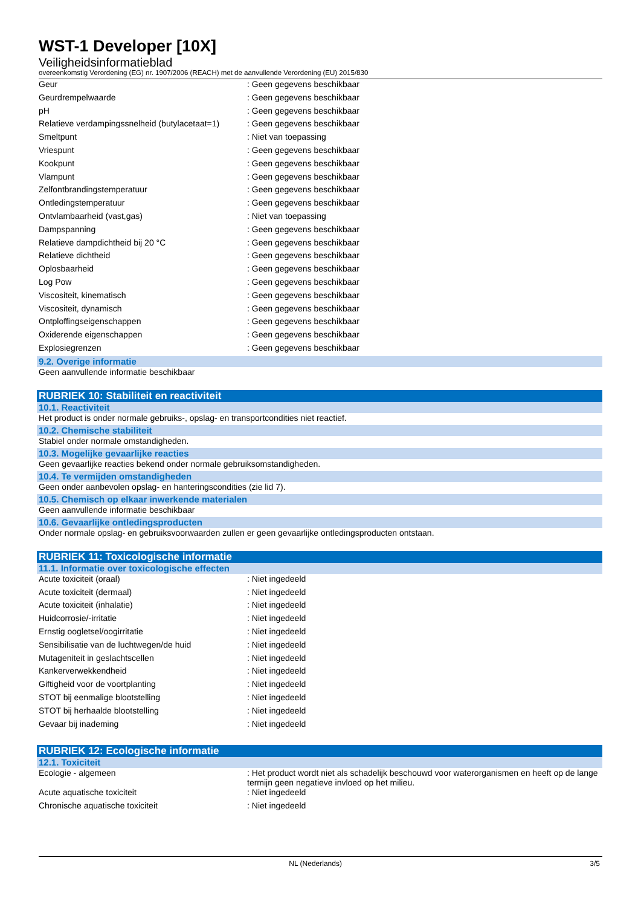WST-1 Developer [10X]
Veiligheidsinformatieblad
overeenkomstig Verordening (EG) nr. 1907/2006 (REACH) met de aanvullende Verordening (EU) 2015/830
| Geur | : Geen gegevens beschikbaar |
| Geurdrempelwaarde | : Geen gegevens beschikbaar |
| pH | : Geen gegevens beschikbaar |
| Relatieve verdampingssnelheid (butylacetaat=1) | : Geen gegevens beschikbaar |
| Smeltpunt | : Niet van toepassing |
| Vriespunt | : Geen gegevens beschikbaar |
| Kookpunt | : Geen gegevens beschikbaar |
| Vlampunt | : Geen gegevens beschikbaar |
| Zelfontbrandingstemperatuur | : Geen gegevens beschikbaar |
| Ontledingstemperatuur | : Geen gegevens beschikbaar |
| Ontvlambaarheid (vast,gas) | : Niet van toepassing |
| Dampspanning | : Geen gegevens beschikbaar |
| Relatieve dampdichtheid bij 20 °C | : Geen gegevens beschikbaar |
| Relatieve dichtheid | : Geen gegevens beschikbaar |
| Oplosbaarheid | : Geen gegevens beschikbaar |
| Log Pow | : Geen gegevens beschikbaar |
| Viscositeit, kinematisch | : Geen gegevens beschikbaar |
| Viscositeit, dynamisch | : Geen gegevens beschikbaar |
| Ontploffingseigenschappen | : Geen gegevens beschikbaar |
| Oxiderende eigenschappen | : Geen gegevens beschikbaar |
| Explosiegrenzen | : Geen gegevens beschikbaar |
9.2. Overige informatie
Geen aanvullende informatie beschikbaar
RUBRIEK 10: Stabiliteit en reactiviteit
10.1. Reactiviteit
Het product is onder normale gebruiks-, opslag- en transportcondities niet reactief.
10.2. Chemische stabiliteit
Stabiel onder normale omstandigheden.
10.3. Mogelijke gevaarlijke reacties
Geen gevaarlijke reacties bekend onder normale gebruiksomstandigheden.
10.4. Te vermijden omstandigheden
Geen onder aanbevolen opslag- en hanteringscondities (zie lid 7).
10.5. Chemisch op elkaar inwerkende materialen
Geen aanvullende informatie beschikbaar
10.6. Gevaarlijke ontledingsproducten
Onder normale opslag- en gebruiksvoorwaarden zullen er geen gevaarlijke ontledingsproducten ontstaan.
RUBRIEK 11: Toxicologische informatie
11.1. Informatie over toxicologische effecten
| Acute toxiciteit (oraal) | : Niet ingedeeld |
| Acute toxiciteit (dermaal) | : Niet ingedeeld |
| Acute toxiciteit (inhalatie) | : Niet ingedeeld |
| Huidcorrosie/-irritatie | : Niet ingedeeld |
| Ernstig oogletsel/oogirritatie | : Niet ingedeeld |
| Sensibilisatie van de luchtwegen/de huid | : Niet ingedeeld |
| Mutageniteit in geslachtscellen | : Niet ingedeeld |
| Kankerverwekkendheid | : Niet ingedeeld |
| Giftigheid voor de voortplanting | : Niet ingedeeld |
| STOT bij eenmalige blootstelling | : Niet ingedeeld |
| STOT bij herhaalde blootstelling | : Niet ingedeeld |
| Gevaar bij inademing | : Niet ingedeeld |
RUBRIEK 12: Ecologische informatie
12.1. Toxiciteit
| Ecologie - algemeen | : Het product wordt niet als schadelijk beschouwd voor waterorganismen en heeft op de lange termijn geen negatieve invloed op het milieu. |
| Acute aquatische toxiciteit | : Niet ingedeeld |
| Chronische aquatische toxiciteit | : Niet ingedeeld |
NL (Nederlands) 3/5